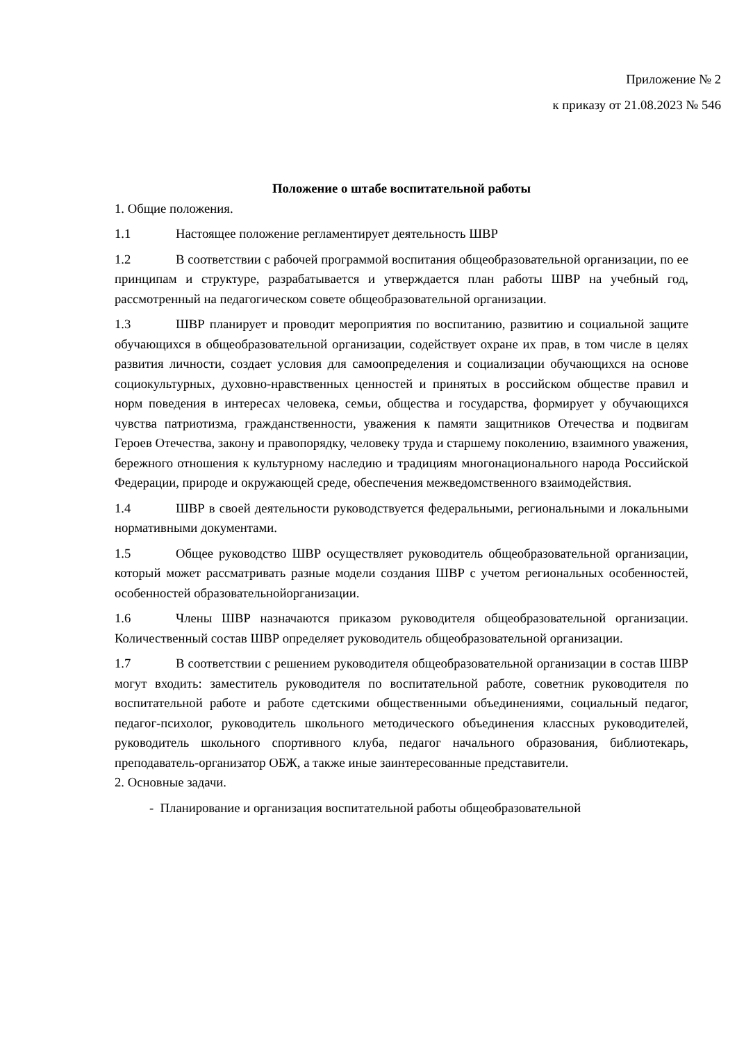Приложение № 2
к приказу от 21.08.2023 № 546
Положение о штабе воспитательной работы
1. Общие положения.
1.1 Настоящее положение регламентирует деятельность ШВР
1.2 В соответствии с рабочей программой воспитания общеобразовательной организации, по ее принципам и структуре, разрабатывается и утверждается план работы ШВР на учебный год, рассмотренный на педагогическом совете общеобразовательной организации.
1.3 ШВР планирует и проводит мероприятия по воспитанию, развитию и социальной защите обучающихся в общеобразовательной организации, содействует охране их прав, в том числе в целях развития личности, создает условия для самоопределения и социализации обучающихся на основе социокультурных, духовно-нравственных ценностей и принятых в российском обществе правил и норм поведения в интересах человека, семьи, общества и государства, формирует у обучающихся чувства патриотизма, гражданственности, уважения к памяти защитников Отечества и подвигам Героев Отечества, закону и правопорядку, человеку труда и старшему поколению, взаимного уважения, бережного отношения к культурному наследию и традициям многонационального народа Российской Федерации, природе и окружающей среде, обеспечения межведомственного взаимодействия.
1.4 ШВР в своей деятельности руководствуется федеральными, региональными и локальными нормативными документами.
1.5 Общее руководство ШВР осуществляет руководитель общеобразовательной организации, который может рассматривать разные модели создания ШВР с учетом региональных особенностей, особенностей образовательнойорганизации.
1.6 Члены ШВР назначаются приказом руководителя общеобразовательной организации. Количественный состав ШВР определяет руководитель общеобразовательной организации.
1.7 В соответствии с решением руководителя общеобразовательной организации в состав ШВР могут входить: заместитель руководителя по воспитательной работе, советник руководителя по воспитательной работе и работе сдетскими общественными объединениями, социальный педагог, педагог-психолог, руководитель школьного методического объединения классных руководителей, руководитель школьного спортивного клуба, педагог начального образования, библиотекарь, преподаватель-организатор ОБЖ, а также иные заинтересованные представители.
2. Основные задачи.
- Планирование и организация воспитательной работы общеобразовательной